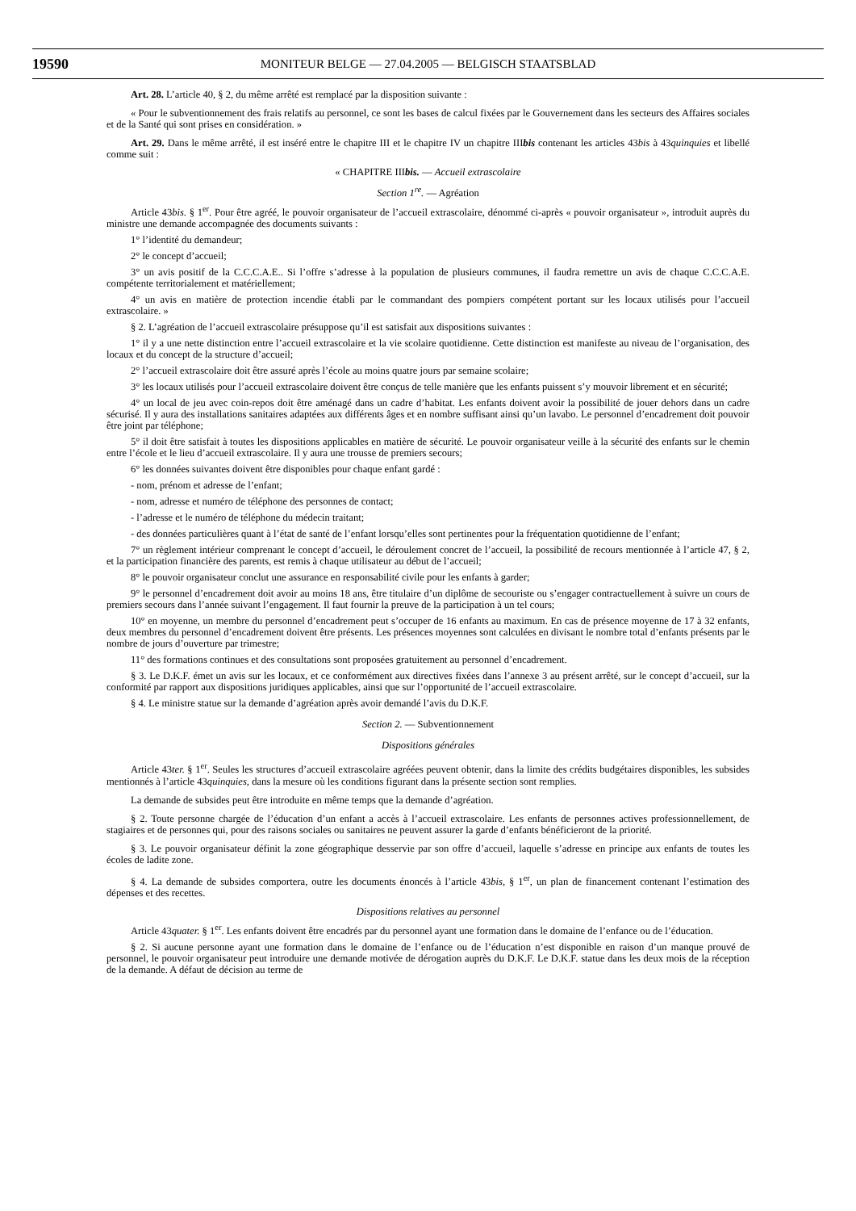19590 MONITEUR BELGE — 27.04.2005 — BELGISCH STAATSBLAD
Art. 28. L’article 40, § 2, du même arrêté est remplacé par la disposition suivante :
« Pour le subventionnement des frais relatifs au personnel, ce sont les bases de calcul fixées par le Gouvernement dans les secteurs des Affaires sociales et de la Santé qui sont prises en considération. »
Art. 29. Dans le même arrêté, il est inséré entre le chapitre III et le chapitre IV un chapitre IIIbis contenant les articles 43bis à 43quinquies et libellé comme suit :
« CHAPITRE IIIbis. — Accueil extrascolaire
Section 1<sup>re</sup>. — Agréation
Article 43bis. § 1<sup>er</sup>. Pour être agréé, le pouvoir organisateur de l’accueil extrascolaire, dénommé ci-après « pouvoir organisateur », introduit auprès du ministre une demande accompagnée des documents suivants :
1° l’identité du demandeur;
2° le concept d’accueil;
3° un avis positif de la C.C.C.A.E.. Si l’offre s’adresse à la population de plusieurs communes, il faudra remettre un avis de chaque C.C.C.A.E. compétente territorialement et matériellement;
4° un avis en matière de protection incendie établi par le commandant des pompiers compétent portant sur les locaux utilisés pour l’accueil extrascolaire. »
§ 2. L’agréation de l’accueil extrascolaire présuppose qu’il est satisfait aux dispositions suivantes :
1° il y a une nette distinction entre l’accueil extrascolaire et la vie scolaire quotidienne. Cette distinction est manifeste au niveau de l’organisation, des locaux et du concept de la structure d’accueil;
2° l’accueil extrascolaire doit être assuré après l’école au moins quatre jours par semaine scolaire;
3° les locaux utilisés pour l’accueil extrascolaire doivent être conçus de telle manière que les enfants puissent s’y mouvoir librement et en sécurité;
4° un local de jeu avec coin-repos doit être aménagé dans un cadre d’habitat. Les enfants doivent avoir la possibilité de jouer dehors dans un cadre sécurisé. Il y aura des installations sanitaires adaptées aux différents âges et en nombre suffisant ainsi qu’un lavabo. Le personnel d’encadrement doit pouvoir être joint par téléphone;
5° il doit être satisfait à toutes les dispositions applicables en matière de sécurité. Le pouvoir organisateur veille à la sécurité des enfants sur le chemin entre l’école et le lieu d’accueil extrascolaire. Il y aura une trousse de premiers secours;
6° les données suivantes doivent être disponibles pour chaque enfant gardé :
- nom, prénom et adresse de l’enfant;
- nom, adresse et numéro de téléphone des personnes de contact;
- l’adresse et le numéro de téléphone du médecin traitant;
- des données particulières quant à l’état de santé de l’enfant lorsqu’elles sont pertinentes pour la fréquentation quotidienne de l’enfant;
7° un règlement intérieur comprenant le concept d’accueil, le déroulement concret de l’accueil, la possibilité de recours mentionnée à l’article 47, § 2, et la participation financière des parents, est remis à chaque utilisateur au début de l’accueil;
8° le pouvoir organisateur conclut une assurance en responsabilité civile pour les enfants à garder;
9° le personnel d’encadrement doit avoir au moins 18 ans, être titulaire d’un diplôme de secouriste ou s’engager contractuellement à suivre un cours de premiers secours dans l’année suivant l’engagement. Il faut fournir la preuve de la participation à un tel cours;
10° en moyenne, un membre du personnel d’encadrement peut s’occuper de 16 enfants au maximum. En cas de présence moyenne de 17 à 32 enfants, deux membres du personnel d’encadrement doivent être présents. Les présences moyennes sont calculées en divisant le nombre total d’enfants présents par le nombre de jours d’ouverture par trimestre;
11° des formations continues et des consultations sont proposées gratuitement au personnel d’encadrement.
§ 3. Le D.K.F. émet un avis sur les locaux, et ce conformément aux directives fixées dans l’annexe 3 au présent arrêté, sur le concept d’accueil, sur la conformité par rapport aux dispositions juridiques applicables, ainsi que sur l’opportunité de l’accueil extrascolaire.
§ 4. Le ministre statue sur la demande d’agréation après avoir demandé l’avis du D.K.F.
Section 2. — Subventionnement
Dispositions générales
Article 43ter. § 1<sup>er</sup>. Seules les structures d’accueil extrascolaire agréées peuvent obtenir, dans la limite des crédits budgétaires disponibles, les subsides mentionnés à l’article 43quinquies, dans la mesure où les conditions figurant dans la présente section sont remplies.
La demande de subsides peut être introduite en même temps que la demande d’agréation.
§ 2. Toute personne chargée de l’éducation d’un enfant a accès à l’accueil extrascolaire. Les enfants de personnes actives professionnellement, de stagiaires et de personnes qui, pour des raisons sociales ou sanitaires ne peuvent assurer la garde d’enfants bénéficieront de la priorité.
§ 3. Le pouvoir organisateur définit la zone géographique desservie par son offre d’accueil, laquelle s’adresse en principe aux enfants de toutes les écoles de ladite zone.
§ 4. La demande de subsides comportera, outre les documents énoncés à l’article 43bis, § 1<sup>er</sup>, un plan de financement contenant l’estimation des dépenses et des recettes.
Dispositions relatives au personnel
Article 43quater. § 1<sup>er</sup>. Les enfants doivent être encadrés par du personnel ayant une formation dans le domaine de l’enfance ou de l’éducation.
§ 2. Si aucune personne ayant une formation dans le domaine de l’enfance ou de l’éducation n’est disponible en raison d’un manque prouvé de personnel, le pouvoir organisateur peut introduire une demande motivée de dérogation auprès du D.K.F. Le D.K.F. statue dans les deux mois de la réception de la demande. A défaut de décision au terme de